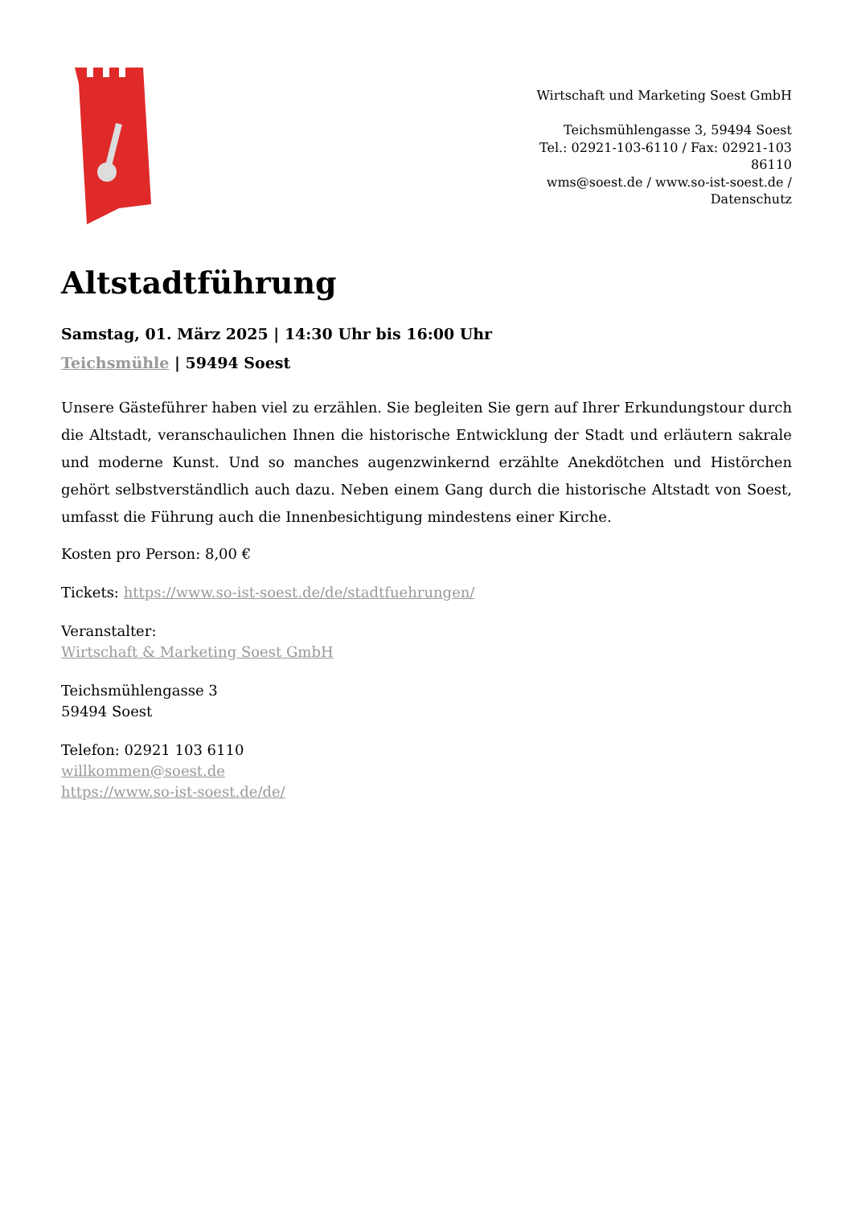Wirtschaft und Marketing Soest GmbH
Teichsmühlengasse 3, 59494 Soest
Tel.: 02921-103-6110 / Fax: 02921-103 86110
wms@soest.de / www.so-ist-soest.de / Datenschutz
Altstadtführung
Samstag, 01. März 2025 | 14:30 Uhr bis 16:00 Uhr
Teichsmühle | 59494 Soest
Unsere Gästeführer haben viel zu erzählen. Sie begleiten Sie gern auf Ihrer Erkundungstour durch die Altstadt, veranschaulichen Ihnen die historische Entwicklung der Stadt und erläutern sakrale und moderne Kunst. Und so manches augenzwinkernd erzählte Anekdötchen und Histörchen gehört selbstverständlich auch dazu. Neben einem Gang durch die historische Altstadt von Soest, umfasst die Führung auch die Innenbesichtigung mindestens einer Kirche.
Kosten pro Person: 8,00 €
Tickets: https://www.so-ist-soest.de/de/stadtfuehrungen/
Veranstalter:
Wirtschaft & Marketing Soest GmbH
Teichsmühlengasse 3
59494 Soest
Telefon: 02921 103 6110
willkommen@soest.de
https://www.so-ist-soest.de/de/